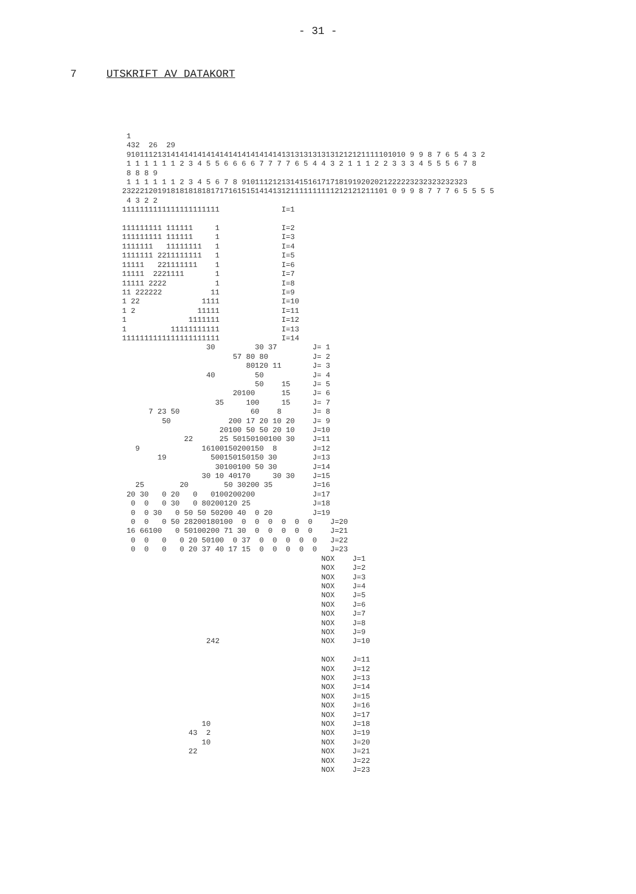- 31 -
7 UTSKRIFT AV DATAKORT
 1
 432  26  29
 910111213141414141414141414141414141313131313131212121111101010 9 9 8 7 6 5 4 3 2
 1 1 1 1 1 1 2 3 4 5 5 6 6 6 6 7 7 7 7 6 5 4 4 3 2 1 1 1 2 2 3 3 3 4 5 5 5 6 7 8
 8 8 8 9
 1 1 1 1 1 1 2 3 4 5 6 7 8 910111212131415161717181919202021222223232323232323
232221201918181818181717161515141413121111111111212121211101 0 9 9 8 7 7 7 6 5 5 5 5
 4 3 2 2
1111111111111111111111              I=1

111111111 111111     1              I=2
111111111 111111     1              I=3
1111111   11111111   1              I=4
1111111 2211111111   1              I=5
11111   221111111    1              I=6
11111  2221111       1              I=7
11111 2222           1              I=8
11 222222           11              I=9
1 22              1111              I=10
1 2              11111              I=11
1              1111111              I=12
1          11111111111              I=13
1111111111111111111111              I=14
                   30         30 37        J= 1
                         57 80 80          J= 2
                            80120 11       J= 3
                   40         50           J= 4
                              50    15     J= 5
                         20100      15     J= 6
                     35     100     15     J= 7
      7 23 50                60    8       J= 8
         50             200 17 20 10 20    J= 9
                      20100 50 50 20 10    J=10
              22      25 50150100100 30    J=11
   9              16100150200150  8        J=12
        19          500150150150 30        J=13
                     30100100 50 30        J=14
                  30 10 40170     30 30    J=15
   25        20        50 30200 35         J=16
 20 30   0 20   0   0100200200             J=17
  0  0   0 30   0 80200120 25              J=18
  0  0 30   0 50 50 50200 40  0 20         J=19
  0  0   0 50 28200180100  0  0  0  0  0  0    J=20
 16 66100   0 50100200 71 30  0  0  0  0  0    J=21
  0  0   0   0 20 50100  0 37  0  0  0  0  0   J=22
  0  0   0   0 20 37 40 17 15  0  0  0  0  0   J=23
                                             NOX    J=1
                                             NOX    J=2
                                             NOX    J=3
                                             NOX    J=4
                                             NOX    J=5
                                             NOX    J=6
                                             NOX    J=7
                                             NOX    J=8
                                             NOX    J=9
                   242                       NOX    J=10

                                             NOX    J=11
                                             NOX    J=12
                                             NOX    J=13
                                             NOX    J=14
                                             NOX    J=15
                                             NOX    J=16
                                             NOX    J=17
                  10                         NOX    J=18
               43  2                         NOX    J=19
                  10                         NOX    J=20
               22                            NOX    J=21
                                             NOX    J=22
                                             NOX    J=23